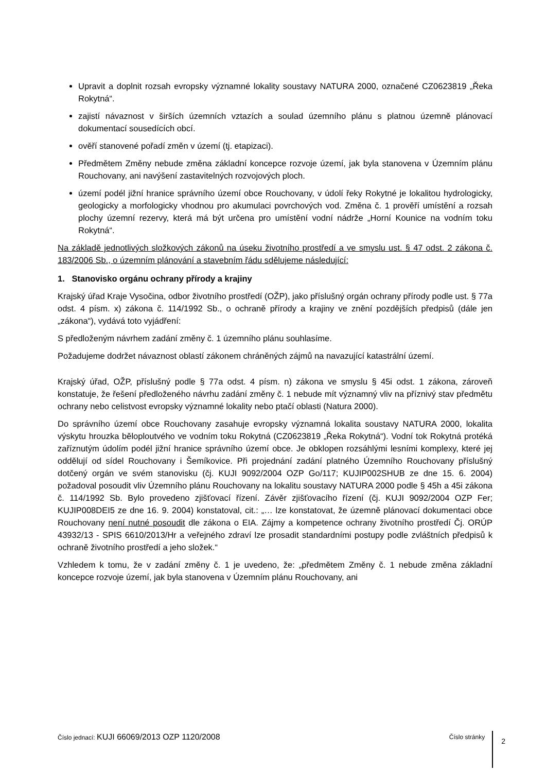Upravit a doplnit rozsah evropsky významné lokality soustavy NATURA 2000, označené CZ0623819 „Řeka Rokytná“.
zajistí návaznost v širších územních vztazích a soulad územního plánu s platnou územně plánovací dokumentací sousedících obcí.
ověří stanovené pořadí změn v území (tj. etapizaci).
Předmětem Změny nebude změna základní koncepce rozvoje území, jak byla stanovena v Územním plánu Rouchovany, ani navýšení zastavitelných rozvojových ploch.
území podél jižní hranice správního území obce Rouchovany, v údolí řeky Rokytné je lokalitou hydrologicky, geologicky a morfologicky vhodnou pro akumulaci povrchových vod. Změna č. 1 prověří umístění a rozsah plochy územní rezervy, která má být určena pro umístění vodní nádrže „Horní Kounice na vodním toku Rokytná“.
Na základě jednotlivých složkových zákonů na úseku životního prostředí a ve smyslu ust. § 47 odst. 2 zákona č. 183/2006 Sb., o územním plánování a stavebním řádu sdělujeme následující:
1. Stanovisko orgánu ochrany přírody a krajiny
Krajský úřad Kraje Vysočina, odbor životního prostředí (OŽP), jako příslušný orgán ochrany přírody podle ust. § 77a odst. 4 písm. x) zákona č. 114/1992 Sb., o ochraně přírody a krajiny ve znění pozdějších předpisů (dále jen „zákona“), vydává toto vyjádření:
S předloženým návrhem zadání změny č. 1 územního plánu souhlasíme.
Požadujeme dodržet návaznost oblastí zákonem chráněných zájmů na navazující katastrální území.
Krajský úřad, OŽP, příslušný podle § 77a odst. 4 písm. n) zákona ve smyslu § 45i odst. 1 zákona, zároveň konstatuje, že řešení předloženého návrhu zadání změny č. 1 nebude mít významný vliv na příznivý stav předmětu ochrany nebo celistvost evropsky významné lokality nebo ptačí oblasti (Natura 2000).
Do správního území obce Rouchovany zasahuje evropsky významná lokalita soustavy NATURA 2000, lokalita výskytu hrouzka běloploutvého ve vodním toku Rokytná (CZ0623819 „Řeka Rokytná“). Vodní tok Rokytná protéká zaříznutým údolím podél jižní hranice správního území obce. Je obklopen rozsáhlými lesními komplexy, které jej oddělují od sídel Rouchovany i Šemíkovice. Při projednání zadání platného Územního Rouchovany příslušný dotčený orgán ve svém stanovisku (čj. KUJI 9092/2004 OZP Go/117; KUJIP002SHUB ze dne 15. 6. 2004) požadoval posoudit vliv Územního plánu Rouchovany na lokalitu soustavy NATURA 2000 podle § 45h a 45i zákona č. 114/1992 Sb. Bylo provedeno zjišťovací řízení. Závěr zjišťovacího řízení (čj. KUJI 9092/2004 OZP Fer; KUJIP008DEI5 ze dne 16. 9. 2004) konstatoval, cit.: „… lze konstatovat, že územně plánovací dokumentaci obce Rouchovany není nutné posoudit dle zákona o EIA. Zájmy a kompetence ochrany životního prostředí Čj. ORÚP 43932/13 - SPIS 6610/2013/Hr a veřejného zdraví lze prosadit standardními postupy podle zvláštních předpisů k ochraně životního prostředí a jeho složek.“
Vzhledem k tomu, že v zadání změny č. 1 je uvedeno, že: „předmětem Změny č. 1 nebude změna základní koncepce rozvoje území, jak byla stanovena v Územním plánu Rouchovany, ani
Číslo jednací: KUJI 66069/2013 OZP 1120/2008
Číslo stránky
2